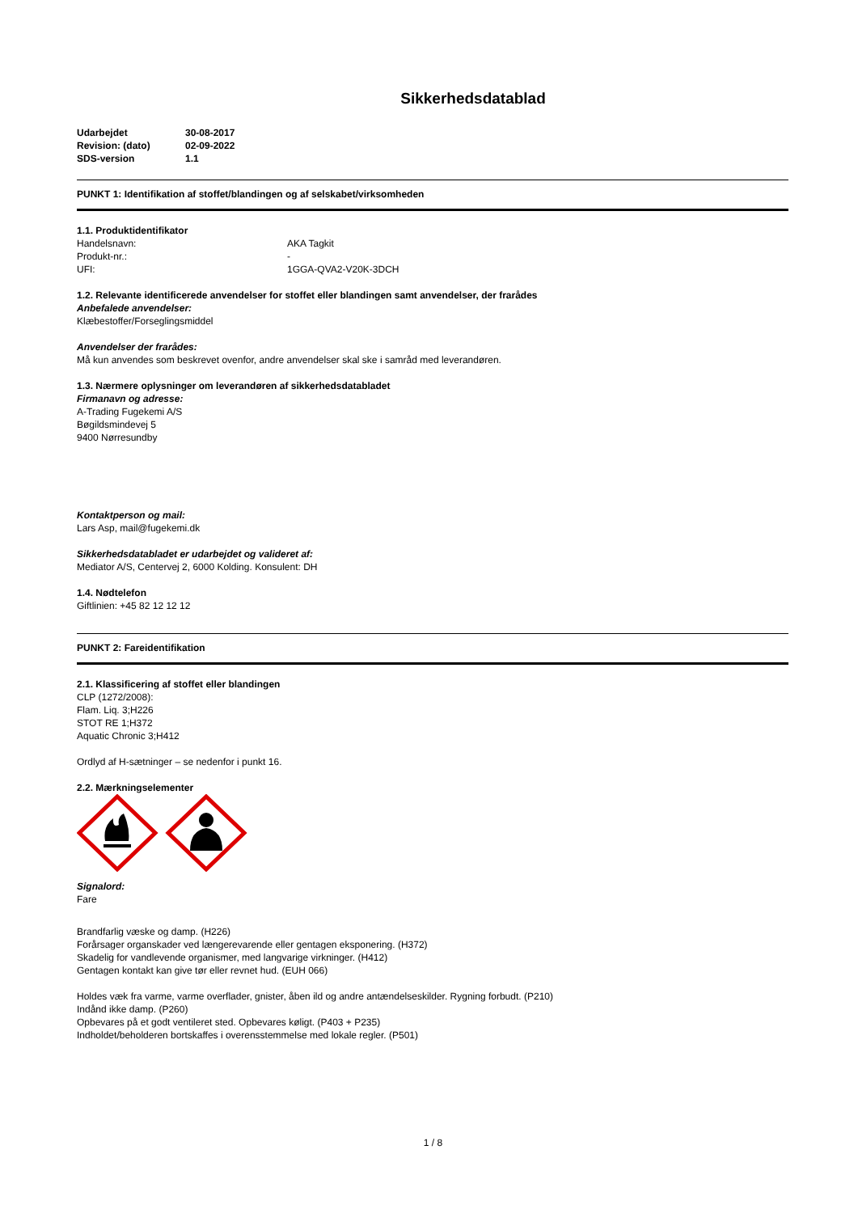Sikkerhedsdatablad
| Udarbejdet | 30-08-2017 |
| Revision: (dato) | 02-09-2022 |
| SDS-version | 1.1 |
PUNKT 1: Identifikation af stoffet/blandingen og af selskabet/virksomheden
1.1. Produktidentifikator
Handelsnavn: AKA Tagkit
Produkt-nr.: -
UFI: 1GGA-QVA2-V20K-3DCH
1.2. Relevante identificerede anvendelser for stoffet eller blandingen samt anvendelser, der frarådes
Anbefalede anvendelser:
Klæbestoffer/Forseglingsmiddel
Anvendelser der frarådes:
Må kun anvendes som beskrevet ovenfor, andre anvendelser skal ske i samråd med leverandøren.
1.3. Nærmere oplysninger om leverandøren af sikkerhedsdatabladet
Firmanavn og adresse:
A-Trading Fugekemi A/S
Bøgildsmindevej 5
9400 Nørresundby
Kontaktperson og mail:
Lars Asp, mail@fugekemi.dk
Sikkerhedsdatabladet er udarbejdet og valideret af:
Mediator A/S, Centervej 2, 6000 Kolding. Konsulent: DH
1.4. Nødtelefon
Giftlinien: +45 82 12 12 12
PUNKT 2: Fareidentifikation
2.1. Klassificering af stoffet eller blandingen
CLP (1272/2008):
Flam. Liq. 3;H226
STOT RE 1;H372
Aquatic Chronic 3;H412
Ordlyd af H-sætninger – se nedenfor i punkt 16.
2.2. Mærkningselementer
Signalord:
Fare
Brandfarlig væske og damp. (H226)
Forårsager organskader ved længerevarende eller gentagen eksponering. (H372)
Skadelig for vandlevende organismer, med langvarige virkninger. (H412)
Gentagen kontakt kan give tør eller revnet hud. (EUH 066)
Holdes væk fra varme, varme overflader, gnister, åben ild og andre antændelseskilder. Rygning forbudt. (P210)
Indånd ikke damp. (P260)
Opbevares på et godt ventileret sted. Opbevares køligt. (P403 + P235)
Indholdet/beholderen bortskaffes i overensstemmelse med lokale regler. (P501)
1 / 8